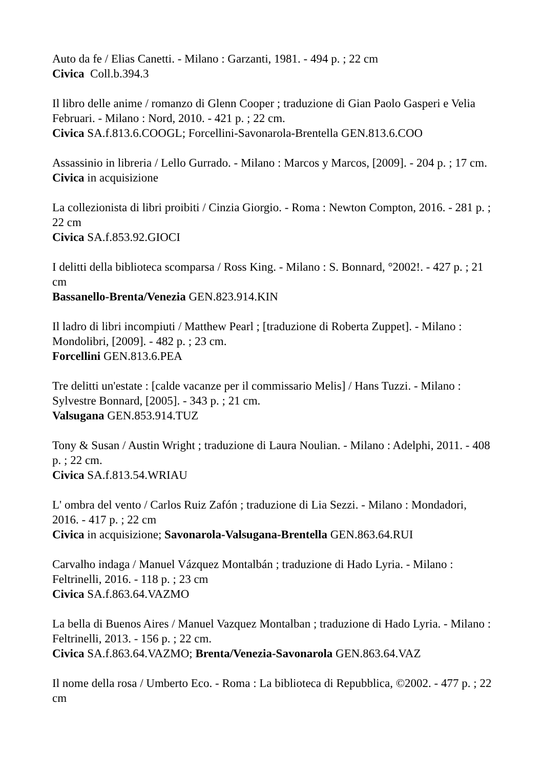Auto da fe / Elias Canetti. - Milano : Garzanti, 1981. - 494 p. ; 22 cm
Civica Coll.b.394.3
Il libro delle anime / romanzo di Glenn Cooper ; traduzione di Gian Paolo Gasperi e Velia Februari. - Milano : Nord, 2010. - 421 p. ; 22 cm.
Civica SA.f.813.6.COOGL; Forcellini-Savonarola-Brentella GEN.813.6.COO
Assassinio in libreria / Lello Gurrado. - Milano : Marcos y Marcos, [2009]. - 204 p. ; 17 cm.
Civica in acquisizione
La collezionista di libri proibiti / Cinzia Giorgio. - Roma : Newton Compton, 2016. - 281 p. ; 22 cm
Civica SA.f.853.92.GIOCI
I delitti della biblioteca scomparsa / Ross King. - Milano : S. Bonnard, °2002!. - 427 p. ; 21 cm
Bassanello-Brenta/Venezia GEN.823.914.KIN
Il ladro di libri incompiuti / Matthew Pearl ; [traduzione di Roberta Zuppet]. - Milano : Mondolibri, [2009]. - 482 p. ; 23 cm.
Forcellini GEN.813.6.PEA
Tre delitti un'estate : [calde vacanze per il commissario Melis] / Hans Tuzzi. - Milano : Sylvestre Bonnard, [2005]. - 343 p. ; 21 cm.
Valsugana GEN.853.914.TUZ
Tony & Susan / Austin Wright ; traduzione di Laura Noulian. - Milano : Adelphi, 2011. - 408 p. ; 22 cm.
Civica SA.f.813.54.WRIAU
L' ombra del vento / Carlos Ruiz Zafón ; traduzione di Lia Sezzi. - Milano : Mondadori, 2016. - 417 p. ; 22 cm
Civica in acquisizione; Savonarola-Valsugana-Brentella GEN.863.64.RUI
Carvalho indaga / Manuel Vázquez Montalbán ; traduzione di Hado Lyria. - Milano : Feltrinelli, 2016. - 118 p. ; 23 cm
Civica SA.f.863.64.VAZMO
La bella di Buenos Aires / Manuel Vazquez Montalban ; traduzione di Hado Lyria. - Milano : Feltrinelli, 2013. - 156 p. ; 22 cm.
Civica SA.f.863.64.VAZMO; Brenta/Venezia-Savonarola GEN.863.64.VAZ
Il nome della rosa / Umberto Eco. - Roma : La biblioteca di Repubblica, ©2002. - 477 p. ; 22 cm